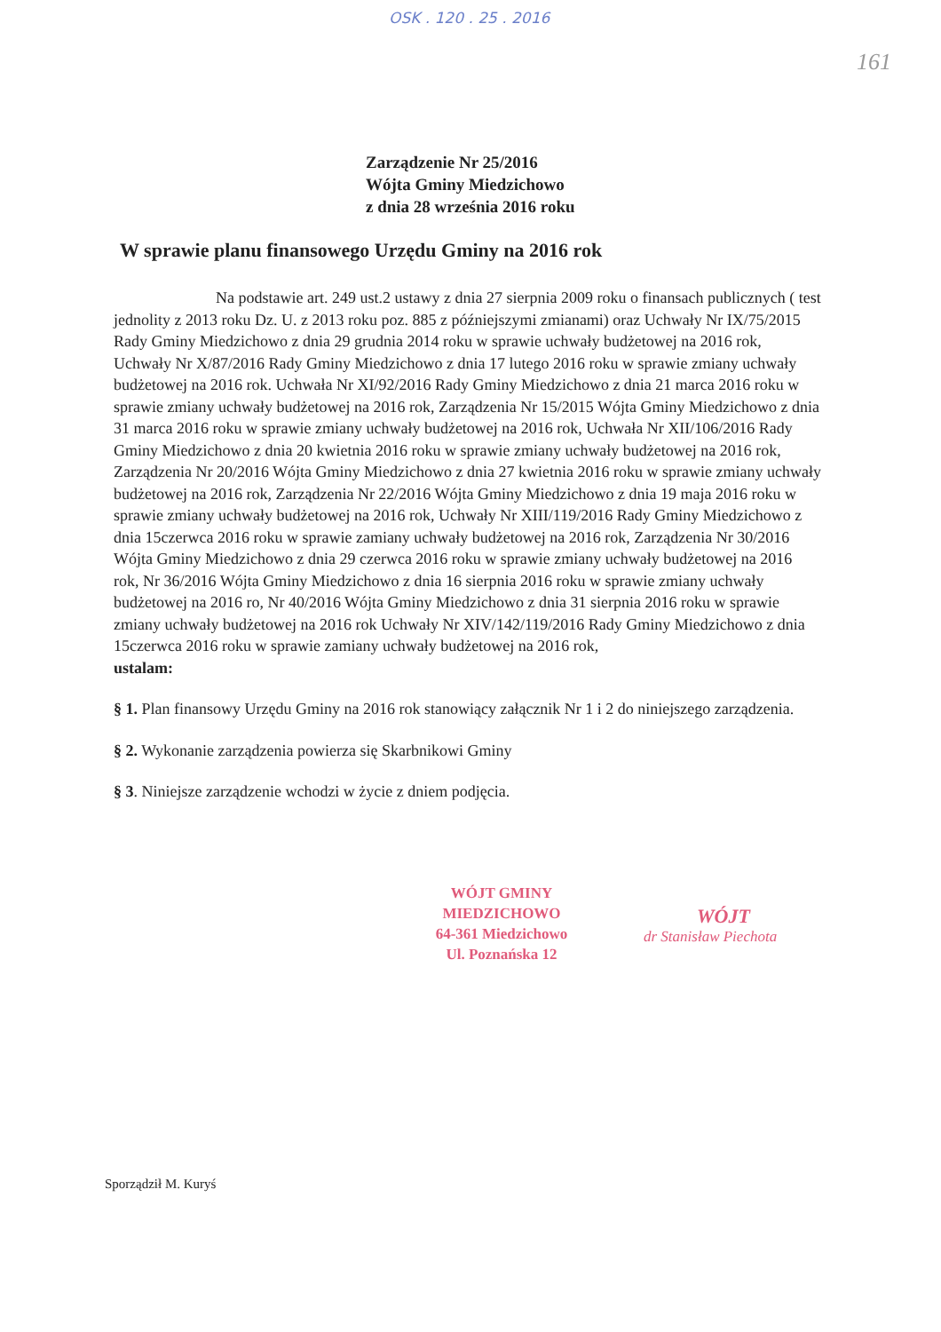OSK . 120 . 25 . 2016
161
Zarządzenie Nr 25/2016
Wójta Gminy Miedzichowo
z dnia 28 września 2016 roku
W sprawie planu finansowego Urzędu Gminy na 2016 rok
Na podstawie art. 249 ust.2 ustawy z dnia 27 sierpnia 2009 roku o finansach publicznych ( test jednolity z 2013 roku Dz. U. z 2013 roku poz. 885 z późniejszymi zmianami) oraz Uchwały Nr IX/75/2015 Rady Gminy Miedzichowo z dnia 29 grudnia 2014 roku w sprawie uchwały budżetowej na 2016 rok, Uchwały Nr X/87/2016 Rady Gminy Miedzichowo z dnia 17 lutego 2016 roku w sprawie zmiany uchwały budżetowej na 2016 rok. Uchwała Nr XI/92/2016 Rady Gminy Miedzichowo z dnia 21 marca 2016 roku w sprawie zmiany uchwały budżetowej na 2016 rok, Zarządzenia Nr 15/2015 Wójta Gminy Miedzichowo z dnia 31 marca 2016 roku w sprawie zmiany uchwały budżetowej na 2016 rok, Uchwała Nr XII/106/2016 Rady Gminy Miedzichowo z dnia 20 kwietnia 2016 roku w sprawie zmiany uchwały budżetowej na 2016 rok, Zarządzenia Nr 20/2016 Wójta Gminy Miedzichowo z dnia 27 kwietnia 2016 roku w sprawie zmiany uchwały budżetowej na 2016 rok, Zarządzenia Nr 22/2016 Wójta Gminy Miedzichowo z dnia 19 maja 2016 roku w sprawie zmiany uchwały budżetowej na 2016 rok, Uchwały Nr XIII/119/2016 Rady Gminy Miedzichowo z dnia 15czerwca 2016 roku w sprawie zamiany uchwały budżetowej na 2016 rok, Zarządzenia Nr 30/2016 Wójta Gminy Miedzichowo z dnia 29 czerwca 2016 roku w sprawie zmiany uchwały budżetowej na 2016 rok, Nr 36/2016 Wójta Gminy Miedzichowo z dnia 16 sierpnia 2016 roku w sprawie zmiany uchwały budżetowej na 2016 ro, Nr 40/2016 Wójta Gminy Miedzichowo z dnia 31 sierpnia 2016 roku w sprawie zmiany uchwały budżetowej na 2016 rok Uchwały Nr XIV/142/119/2016 Rady Gminy Miedzichowo z dnia 15czerwca 2016 roku w sprawie zamiany uchwały budżetowej na 2016 rok,
ustalam:
§ 1. Plan finansowy Urzędu Gminy na 2016 rok stanowiący załącznik Nr 1 i 2 do niniejszego zarządzenia.
§ 2. Wykonanie zarządzenia powierza się Skarbnikowi Gminy
§ 3. Niniejsze zarządzenie wchodzi w życie z dniem podjęcia.
WÓJT GMINY
MIEDZICHOWO
64-361 Miedzichowo
Ul. Poznańska 12
WÓJT
dr Stanisław Piechota
Sporządził M. Kuryś